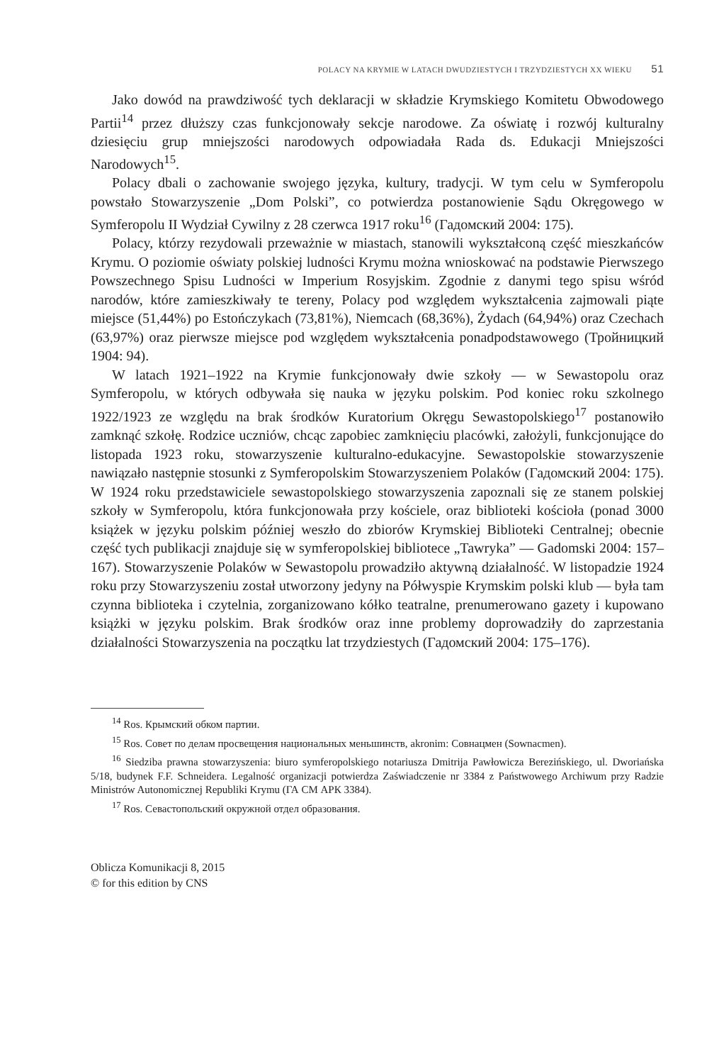POLACY NA KRYMIE W LATACH DWUDZIESTYCH I TRZYDZIESTYCH XX WIEKU 51
Jako dowód na prawdziwość tych deklaracji w składzie Krymskiego Komitetu Obwodowego Partii<sup>14</sup> przez dłuższy czas funkcjonowały sekcje narodowe. Za oświatę i rozwój kulturalny dziesięciu grup mniejszości narodowych odpowiadała Rada ds. Edukacji Mniejszości Narodowych<sup>15</sup>.
Polacy dbali o zachowanie swojego języka, kultury, tradycji. W tym celu w Symferopolu powstało Stowarzyszenie „Dom Polski”, co potwierdza postanowienie Sądu Okręgowego w Symferopolu II Wydział Cywilny z 28 czerwca 1917 roku<sup>16</sup> (Гадомский 2004: 175).
Polacy, którzy rezydowali przeważnie w miastach, stanowili wykształconą część mieszkańców Krymu. O poziomie oświaty polskiej ludności Krymu można wnioskować na podstawie Pierwszego Powszechnego Spisu Ludności w Imperium Rosyjskim. Zgodnie z danymi tego spisu wśród narodów, które zamieszkiwały te tereny, Polacy pod względem wykształcenia zajmowali piąte miejsce (51,44%) po Estończykach (73,81%), Niemcach (68,36%), Żydach (64,94%) oraz Czechach (63,97%) oraz pierwsze miejsce pod względem wykształcenia ponadpodstawowego (Тройницкий 1904: 94).
W latach 1921–1922 na Krymie funkcjonowały dwie szkoły — w Sewastopolu oraz Symferopolu, w których odbywała się nauka w języku polskim. Pod koniec roku szkolnego 1922/1923 ze względu na brak środków Kuratorium Okręgu Sewastopolskiego<sup>17</sup> postanowiło zamknąć szkołę. Rodzice uczniów, chcąc zapobiec zamknięciu placówki, założyli, funkcjonujące do listopada 1923 roku, stowarzyszenie kulturalno-edukacyjne. Sewastopolskie stowarzyszenie nawiązało następnie stosunki z Symferopolskim Stowarzyszeniem Polaków (Гадомский 2004: 175). W 1924 roku przedstawiciele sewastopolskiego stowarzyszenia zapoznali się ze stanem polskiej szkoły w Symferopolu, która funkcjonowała przy kościele, oraz biblioteki kościoła (ponad 3000 książek w języku polskim później weszło do zbiorów Krymskiej Biblioteki Centralnej; obecnie część tych publikacji znajduje się w symferopolskiej bibliotece „Tawryka” — Gadomski 2004: 157–167). Stowarzyszenie Polaków w Sewastopolu prowadziło aktywną działalność. W listopadzie 1924 roku przy Stowarzyszeniu został utworzony jedyny na Półwyspie Krymskim polski klub — była tam czynna biblioteka i czytelnia, zorganizowano kółko teatralne, prenumerowano gazety i kupowano książki w języku polskim. Brak środków oraz inne problemy doprowadziły do zaprzestania działalności Stowarzyszenia na początku lat trzydziestych (Гадомский 2004: 175–176).
<sup>14</sup> Ros. Крымский обком партии.
<sup>15</sup> Ros. Совет по делам просвещения национальных меньшинств, akronim: Совнацмен (Sownacmen).
<sup>16</sup> Siedziba prawna stowarzyszenia: biuro symferopolskiego notariusza Dmitrija Pawłowicza Berezińskiego, ul. Dworiańska 5/18, budynek F.F. Schneidera. Legalność organizacji potwierdza Zaświadczenie nr 3384 z Państwowego Archiwum przy Radzie Ministrów Autonomicznej Republiki Krymu (ГА СМ АРК 3384).
<sup>17</sup> Ros. Севастопольский окружной отдел образования.
Oblicza Komunikacji 8, 2015
© for this edition by CNS